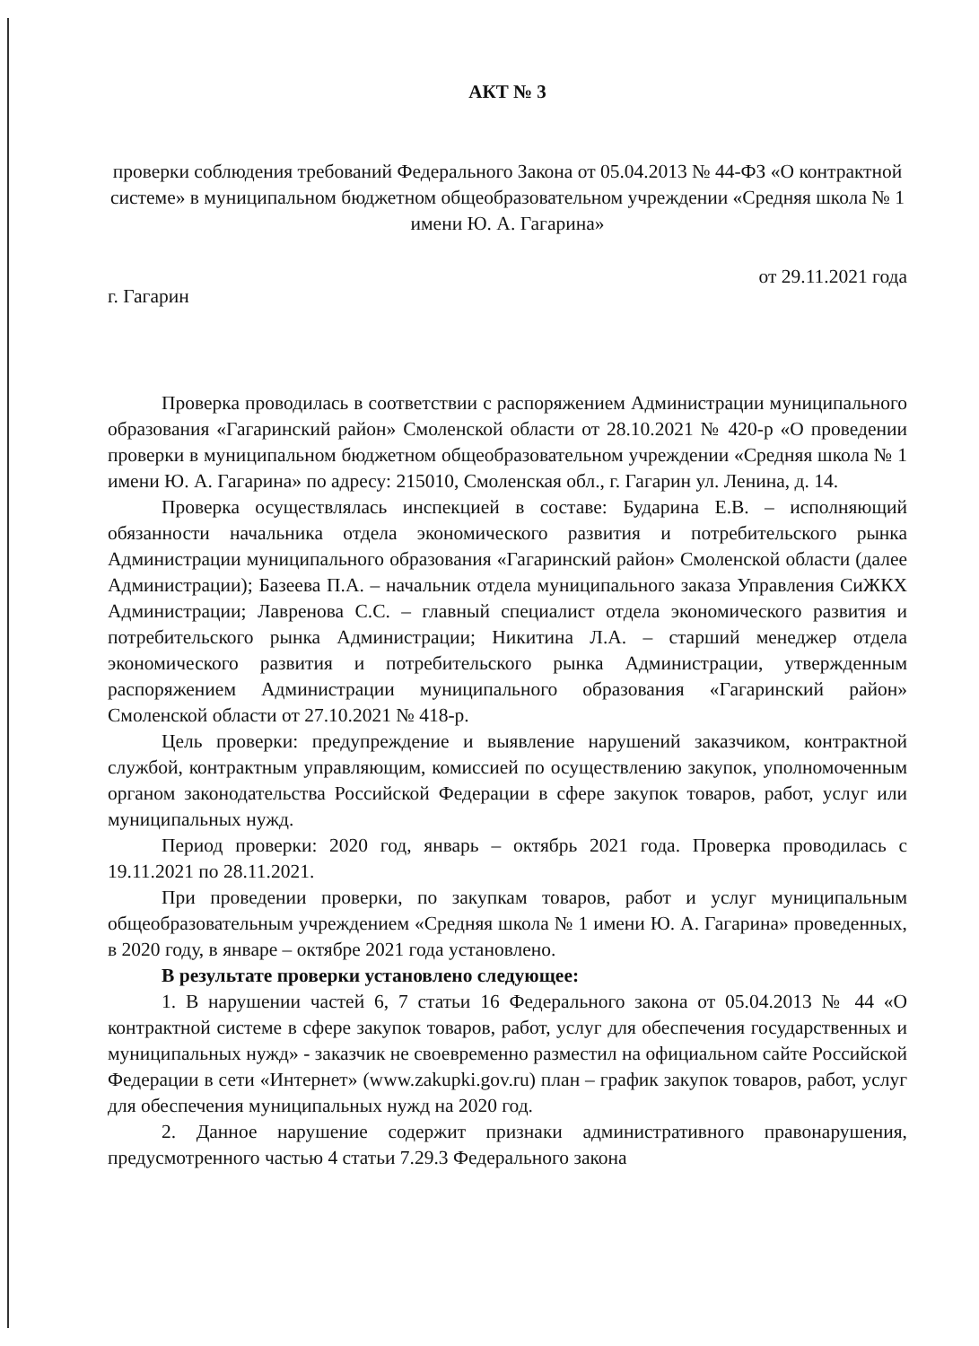АКТ № 3
проверки соблюдения требований Федерального Закона от 05.04.2013 № 44-ФЗ «О контрактной системе» в муниципальном бюджетном общеобразовательном учреждении «Средняя школа № 1 имени Ю. А. Гагарина»
г. Гагарин от 29.11.2021 года
Проверка проводилась в соответствии с распоряжением Администрации муниципального образования «Гагаринский район» Смоленской области от 28.10.2021 № 420-р «О проведении проверки в муниципальном бюджетном общеобразовательном учреждении «Средняя школа № 1 имени Ю. А. Гагарина» по адресу: 215010, Смоленская обл., г. Гагарин ул. Ленина, д. 14.
Проверка осуществлялась инспекцией в составе: Бударина Е.В. – исполняющий обязанности начальника отдела экономического развития и потребительского рынка Администрации муниципального образования «Гагаринский район» Смоленской области (далее Администрации); Базеева П.А. – начальник отдела муниципального заказа Управления СиЖКХ Администрации; Лавренова С.С. – главный специалист отдела экономического развития и потребительского рынка Администрации; Никитина Л.А. – старший менеджер отдела экономического развития и потребительского рынка Администрации, утвержденным распоряжением Администрации муниципального образования «Гагаринский район» Смоленской области от 27.10.2021 № 418-р.
Цель проверки: предупреждение и выявление нарушений заказчиком, контрактной службой, контрактным управляющим, комиссией по осуществлению закупок, уполномоченным органом законодательства Российской Федерации в сфере закупок товаров, работ, услуг или муниципальных нужд.
Период проверки: 2020 год, январь – октябрь 2021 года. Проверка проводилась с 19.11.2021 по 28.11.2021.
При проведении проверки, по закупкам товаров, работ и услуг муниципальным общеобразовательным учреждением «Средняя школа № 1 имени Ю. А. Гагарина» проведенных, в 2020 году, в январе – октябре 2021 года установлено.
В результате проверки установлено следующее:
1. В нарушении частей 6, 7 статьи 16 Федерального закона от 05.04.2013 № 44 «О контрактной системе в сфере закупок товаров, работ, услуг для обеспечения государственных и муниципальных нужд» - заказчик не своевременно разместил на официальном сайте Российской Федерации в сети «Интернет» (www.zakupki.gov.ru) план – график закупок товаров, работ, услуг для обеспечения муниципальных нужд на 2020 год.
2. Данное нарушение содержит признаки административного правонарушения, предусмотренного частью 4 статьи 7.29.3 Федерального закона